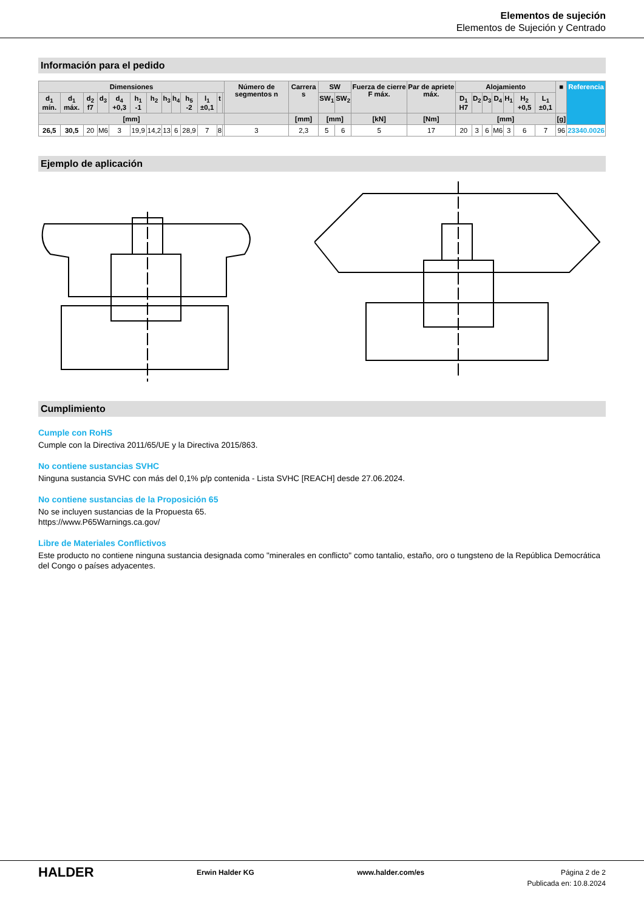Elementos de sujeción
Elementos de Sujeción y Centrado
Información para el pedido
| Dimensiones | | | | | | | | | | | | | Número de segmentos n | Carrera s | SW | | Fuerza de cierre F máx. | Par de apriete máx. | Alojamiento | | | | | | | ■ | Referencia |
| --- | --- | --- | --- | --- | --- | --- | --- | --- | --- | --- | --- | --- | --- | --- | --- | --- | --- | --- | --- | --- | --- | --- | --- | --- | --- | --- | --- |
| d<sub>1</sub> mín. | d<sub>1</sub> máx. | d<sub>2</sub> f7 | d<sub>3</sub> | d<sub>4</sub> +0,3 | h<sub>1</sub> -1 | h<sub>2</sub> | h<sub>3</sub> | h<sub>4</sub> | h<sub>5</sub> -2 | l<sub>1</sub> ±0,1 | t | | | | SW<sub>1</sub> | SW<sub>2</sub> | | | D<sub>1</sub> H7 | D<sub>2</sub> | D<sub>3</sub> | D<sub>4</sub> | H<sub>1</sub> | H<sub>2</sub> +0,5 | L<sub>1</sub> ±0,1 | | |
| [mm] | | | | | | | | | | | | | | [mm] | [mm] | | [kN] | [Nm] | [mm] | | | | | | | [g] | |
| 26,5 | 30,5 | 20 | M6 | 3 | 19,9 | 14,2 | 13 | 6 | 28,9 | 7 | 8 | | 3 | 2,3 | 5 | 6 | 5 | 17 | 20 | 3 | 6 | M6 | 3 | 6 | 7 | 96 | 23340.0026 |
Ejemplo de aplicación
Cumplimiento
Cumple con RoHS
Cumple con la Directiva 2011/65/UE y la Directiva 2015/863.
No contiene sustancias SVHC
Ninguna sustancia SVHC con más del 0,1% p/p contenida - Lista SVHC [REACH] desde 27.06.2024.
No contiene sustancias de la Proposición 65
No se incluyen sustancias de la Propuesta 65.
https://www.P65Warnings.ca.gov/
Libre de Materiales Conflictivos
Este producto no contiene ninguna sustancia designada como "minerales en conflicto" como tantalio, estaño, oro o tungsteno de la República Democrática del Congo o países adyacentes.
HALDER
Erwin Halder KG www.halder.com/es Página 2 de 2
Publicada en: 10.8.2024